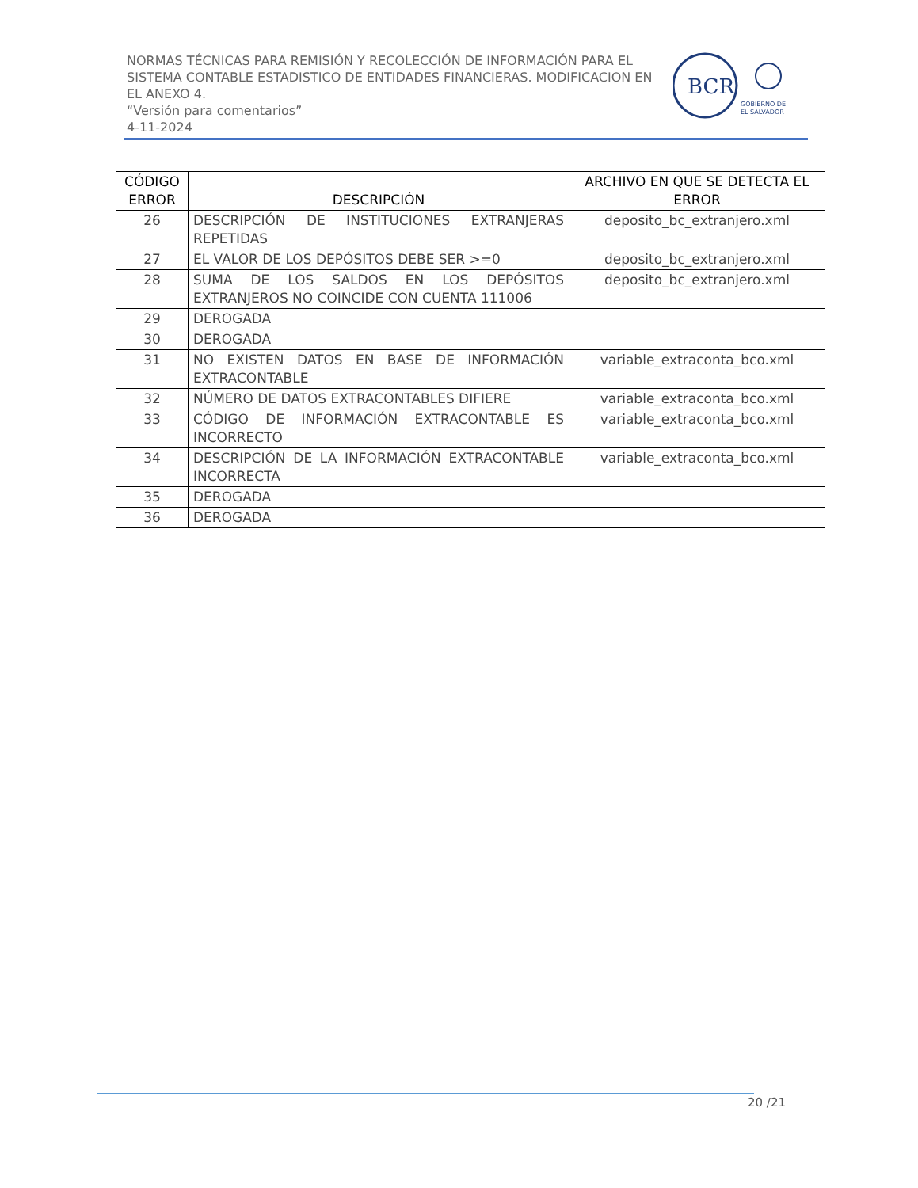NORMAS TÉCNICAS PARA REMISIÓN Y RECOLECCIÓN DE INFORMACIÓN PARA EL SISTEMA CONTABLE ESTADISTICO DE ENTIDADES FINANCIERAS. MODIFICACION EN EL ANEXO 4.
“Versión para comentarios”
4-11-2024
BCR
GOBIERNO DE
EL SALVADOR
| CÓDIGO ERROR | DESCRIPCIÓN | ARCHIVO EN QUE SE DETECTA EL ERROR |
| --- | --- | --- |
| 26 | DESCRIPCIÓN DE INSTITUCIONES EXTRANJERAS REPETIDAS | deposito_bc_extranjero.xml |
| 27 | EL VALOR DE LOS DEPÓSITOS DEBE SER >=0 | deposito_bc_extranjero.xml |
| 28 | SUMA DE LOS SALDOS EN LOS DEPÓSITOS EXTRANJEROS NO COINCIDE CON CUENTA 111006 | deposito_bc_extranjero.xml |
| 29 | DEROGADA | |
| 30 | DEROGADA | |
| 31 | NO EXISTEN DATOS EN BASE DE INFORMACIÓN EXTRACONTABLE | variable_extraconta_bco.xml |
| 32 | NÚMERO DE DATOS EXTRACONTABLES DIFIERE | variable_extraconta_bco.xml |
| 33 | CÓDIGO DE INFORMACIÓN EXTRACONTABLE ES INCORRECTO | variable_extraconta_bco.xml |
| 34 | DESCRIPCIÓN DE LA INFORMACIÓN EXTRACONTABLE INCORRECTA | variable_extraconta_bco.xml |
| 35 | DEROGADA | |
| 36 | DEROGADA | |
20 /21